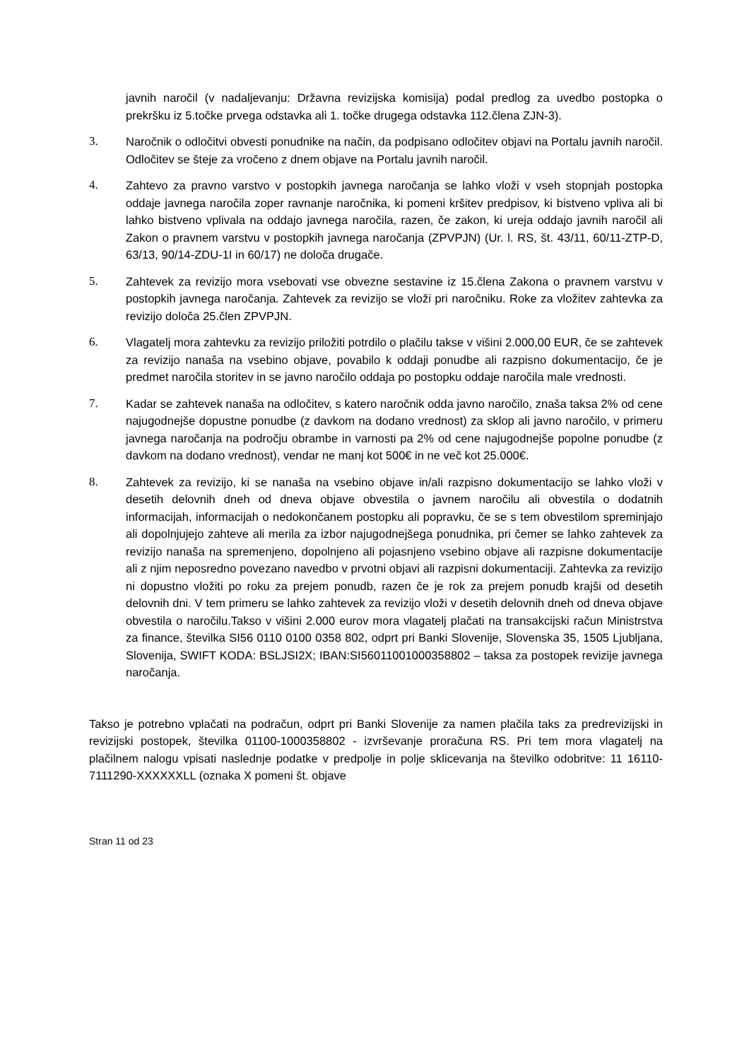javnih naročil (v nadaljevanju: Državna revizijska komisija) podal predlog za uvedbo postopka o prekršku iz 5.točke prvega odstavka ali 1. točke drugega odstavka 112.člena ZJN-3).
3. Naročnik o odločitvi obvesti ponudnike na način, da podpisano odločitev objavi na Portalu javnih naročil. Odločitev se šteje za vročeno z dnem objave na Portalu javnih naročil.
4. Zahtevo za pravno varstvo v postopkih javnega naročanja se lahko vloži v vseh stopnjah postopka oddaje javnega naročila zoper ravnanje naročnika, ki pomeni kršitev predpisov, ki bistveno vpliva ali bi lahko bistveno vplivala na oddajo javnega naročila, razen, če zakon, ki ureja oddajo javnih naročil ali Zakon o pravnem varstvu v postopkih javnega naročanja (ZPVPJN) (Ur. l. RS, št. 43/11, 60/11-ZTP-D, 63/13, 90/14-ZDU-1I in 60/17) ne določa drugače.
5. Zahtevek za revizijo mora vsebovati vse obvezne sestavine iz 15.člena Zakona o pravnem varstvu v postopkih javnega naročanja. Zahtevek za revizijo se vloži pri naročniku. Roke za vložitev zahtevka za revizijo določa 25.člen ZPVPJN.
6. Vlagatelj mora zahtevku za revizijo priložiti potrdilo o plačilu takse v višini 2.000,00 EUR, če se zahtevek za revizijo nanaša na vsebino objave, povabilo k oddaji ponudbe ali razpisno dokumentacijo, če je predmet naročila storitev in se javno naročilo oddaja po postopku oddaje naročila male vrednosti.
7. Kadar se zahtevek nanaša na odločitev, s katero naročnik odda javno naročilo, znaša taksa 2% od cene najugodnejše dopustne ponudbe (z davkom na dodano vrednost) za sklop ali javno naročilo, v primeru javnega naročanja na področju obrambe in varnosti pa 2% od cene najugodnejše popolne ponudbe (z davkom na dodano vrednost), vendar ne manj kot 500€ in ne več kot 25.000€.
8. Zahtevek za revizijo, ki se nanaša na vsebino objave in/ali razpisno dokumentacijo se lahko vloži v desetih delovnih dneh od dneva objave obvestila o javnem naročilu ali obvestila o dodatnih informacijah, informacijah o nedokončanem postopku ali popravku, če se s tem obvestilom spreminjajo ali dopolnjujejo zahteve ali merila za izbor najugodnejšega ponudnika, pri čemer se lahko zahtevek za revizijo nanaša na spremenjeno, dopolnjeno ali pojasnjeno vsebino objave ali razpisne dokumentacije ali z njim neposredno povezano navedbo v prvotni objavi ali razpisni dokumentaciji. Zahtevka za revizijo ni dopustno vložiti po roku za prejem ponudb, razen če je rok za prejem ponudb krajši od desetih delovnih dni. V tem primeru se lahko zahtevek za revizijo vloži v desetih delovnih dneh od dneva objave obvestila o naročilu.Takso v višini 2.000 eurov mora vlagatelj plačati na transakcijski račun Ministrstva za finance, številka SI56 0110 0100 0358 802, odprt pri Banki Slovenije, Slovenska 35, 1505 Ljubljana, Slovenija, SWIFT KODA: BSLJSI2X; IBAN:SI56011001000358802 – taksa za postopek revizije javnega naročanja.
Takso je potrebno vplačati na podračun, odprt pri Banki Slovenije za namen plačila taks za predrevizijski in revizijski postopek, številka 01100-1000358802 - izvrševanje proračuna RS. Pri tem mora vlagatelj na plačilnem nalogu vpisati naslednje podatke v predpolje in polje sklicevanja na številko odobritve: 11 16110-7111290-XXXXXXLL (oznaka X pomeni št. objave
Stran 11 od 23